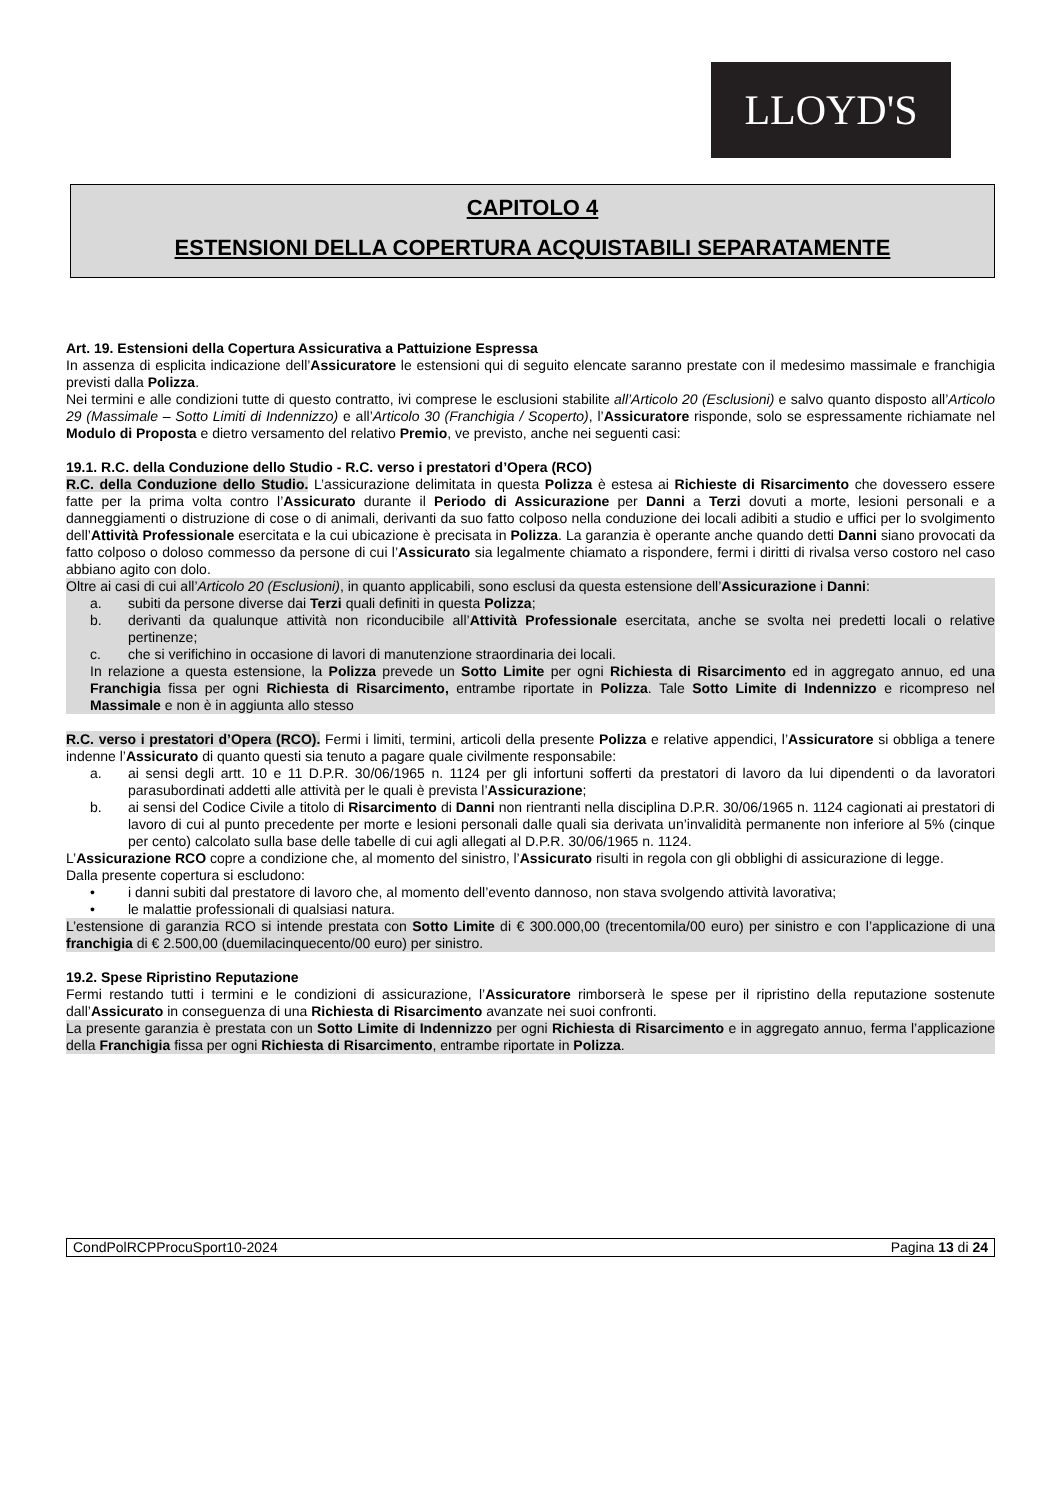LLOYD'S
CAPITOLO 4
ESTENSIONI DELLA COPERTURA ACQUISTABILI SEPARATAMENTE
Art. 19. Estensioni della Copertura Assicurativa a Pattuizione Espressa
In assenza di esplicita indicazione dell’Assicuratore le estensioni qui di seguito elencate saranno prestate con il medesimo massimale e franchigia previsti dalla Polizza.
Nei termini e alle condizioni tutte di questo contratto, ivi comprese le esclusioni stabilite all’Articolo 20 (Esclusioni) e salvo quanto disposto all’Articolo 29 (Massimale – Sotto Limiti di Indennizzo) e all’Articolo 30 (Franchigia / Scoperto), l’Assicuratore risponde, solo se espressamente richiamate nel Modulo di Proposta e dietro versamento del relativo Premio, ve previsto, anche nei seguenti casi:
19.1. R.C. della Conduzione dello Studio - R.C. verso i prestatori d’Opera (RCO)
R.C. della Conduzione dello Studio. L’assicurazione delimitata in questa Polizza è estesa ai Richieste di Risarcimento che dovessero essere fatte per la prima volta contro l’Assicurato durante il Periodo di Assicurazione per Danni a Terzi dovuti a morte, lesioni personali e a danneggiamenti o distruzione di cose o di animali, derivanti da suo fatto colposo nella conduzione dei locali adibiti a studio e uffici per lo svolgimento dell’Attività Professionale esercitata e la cui ubicazione è precisata in Polizza. La garanzia è operante anche quando detti Danni siano provocati da fatto colposo o doloso commesso da persone di cui l’Assicurato sia legalmente chiamato a rispondere, fermi i diritti di rivalsa verso costoro nel caso abbiano agito con dolo.
Oltre ai casi di cui all’Articolo 20 (Esclusioni), in quanto applicabili, sono esclusi da questa estensione dell’Assicurazione i Danni:
a. subiti da persone diverse dai Terzi quali definiti in questa Polizza;
b. derivanti da qualunque attività non riconducibile all’Attività Professionale esercitata, anche se svolta nei predetti locali o relative pertinenze;
c. che si verifichino in occasione di lavori di manutenzione straordinaria dei locali.
In relazione a questa estensione, la Polizza prevede un Sotto Limite per ogni Richiesta di Risarcimento ed in aggregato annuo, ed una Franchigia fissa per ogni Richiesta di Risarcimento, entrambe riportate in Polizza. Tale Sotto Limite di Indennizzo e ricompreso nel Massimale e non è in aggiunta allo stesso
R.C. verso i prestatori d’Opera (RCO). Fermi i limiti, termini, articoli della presente Polizza e relative appendici, l’Assicuratore si obbliga a tenere indenne l’Assicurato di quanto questi sia tenuto a pagare quale civilmente responsabile:
a. ai sensi degli artt. 10 e 11 D.P.R. 30/06/1965 n. 1124 per gli infortuni sofferti da prestatori di lavoro da lui dipendenti o da lavoratori parasubordinati addetti alle attività per le quali è prevista l’Assicurazione;
b. ai sensi del Codice Civile a titolo di Risarcimento di Danni non rientranti nella disciplina D.P.R. 30/06/1965 n. 1124 cagionati ai prestatori di lavoro di cui al punto precedente per morte e lesioni personali dalle quali sia derivata un’invalidità permanente non inferiore al 5% (cinque per cento) calcolato sulla base delle tabelle di cui agli allegati al D.P.R. 30/06/1965 n. 1124.
L’Assicurazione RCO copre a condizione che, al momento del sinistro, l’Assicurato risulti in regola con gli obblighi di assicurazione di legge.
Dalla presente copertura si escludono:
• i danni subiti dal prestatore di lavoro che, al momento dell’evento dannoso, non stava svolgendo attività lavorativa;
• le malattie professionali di qualsiasi natura.
L’estensione di garanzia RCO si intende prestata con Sotto Limite di € 300.000,00 (trecentomila/00 euro) per sinistro e con l’applicazione di una franchigia di € 2.500,00 (duemilacinquecento/00 euro) per sinistro.
19.2. Spese Ripristino Reputazione
Fermi restando tutti i termini e le condizioni di assicurazione, l’Assicuratore rimborserà le spese per il ripristino della reputazione sostenute dall’Assicurato in conseguenza di una Richiesta di Risarcimento avanzate nei suoi confronti.
La presente garanzia è prestata con un Sotto Limite di Indennizzo per ogni Richiesta di Risarcimento e in aggregato annuo, ferma l’applicazione della Franchigia fissa per ogni Richiesta di Risarcimento, entrambe riportate in Polizza.
CondPolRCPProcuSport10-2024 Pagina 13 di 24